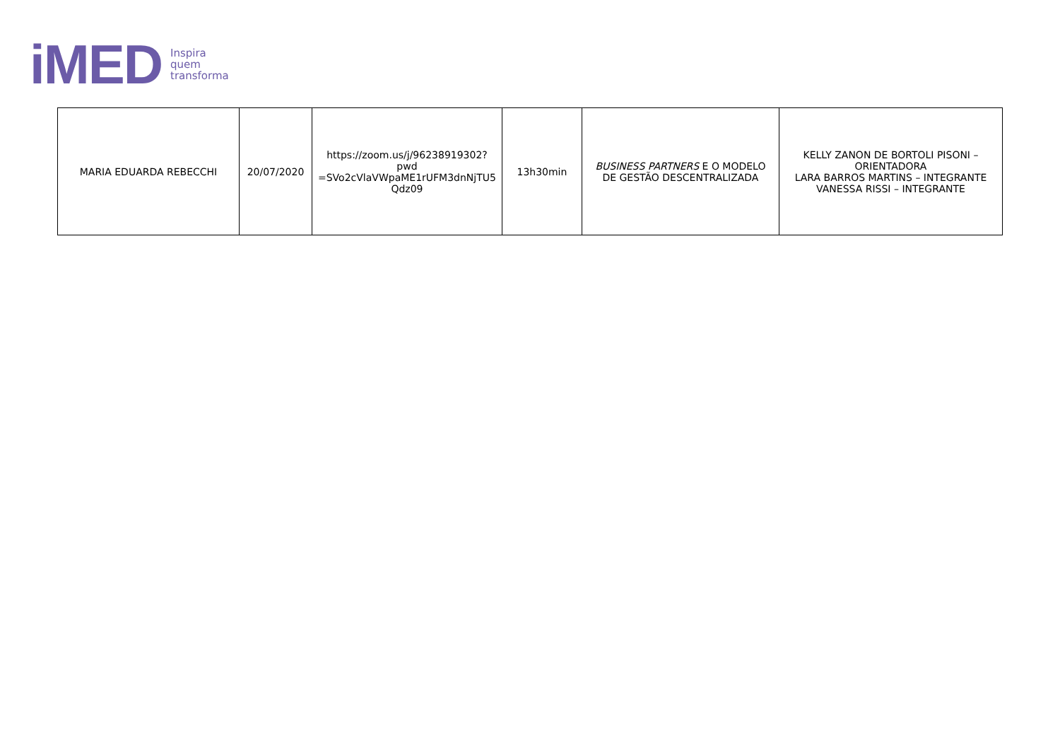iMED
Inspira
quem
transforma
| MARIA EDUARDA REBECCHI | 20/07/2020 | https://zoom.us/j/96238919302?pwd =SVo2cVlaVWpaME1rUFM3dnNjTU5 Qdz09 | 13h30min | BUSINESS PARTNERS E O MODELO DE GESTÃO DESCENTRALIZADA | KELLY ZANON DE BORTOLI PISONI – ORIENTADORA LARA BARROS MARTINS – INTEGRANTE VANESSA RISSI – INTEGRANTE |